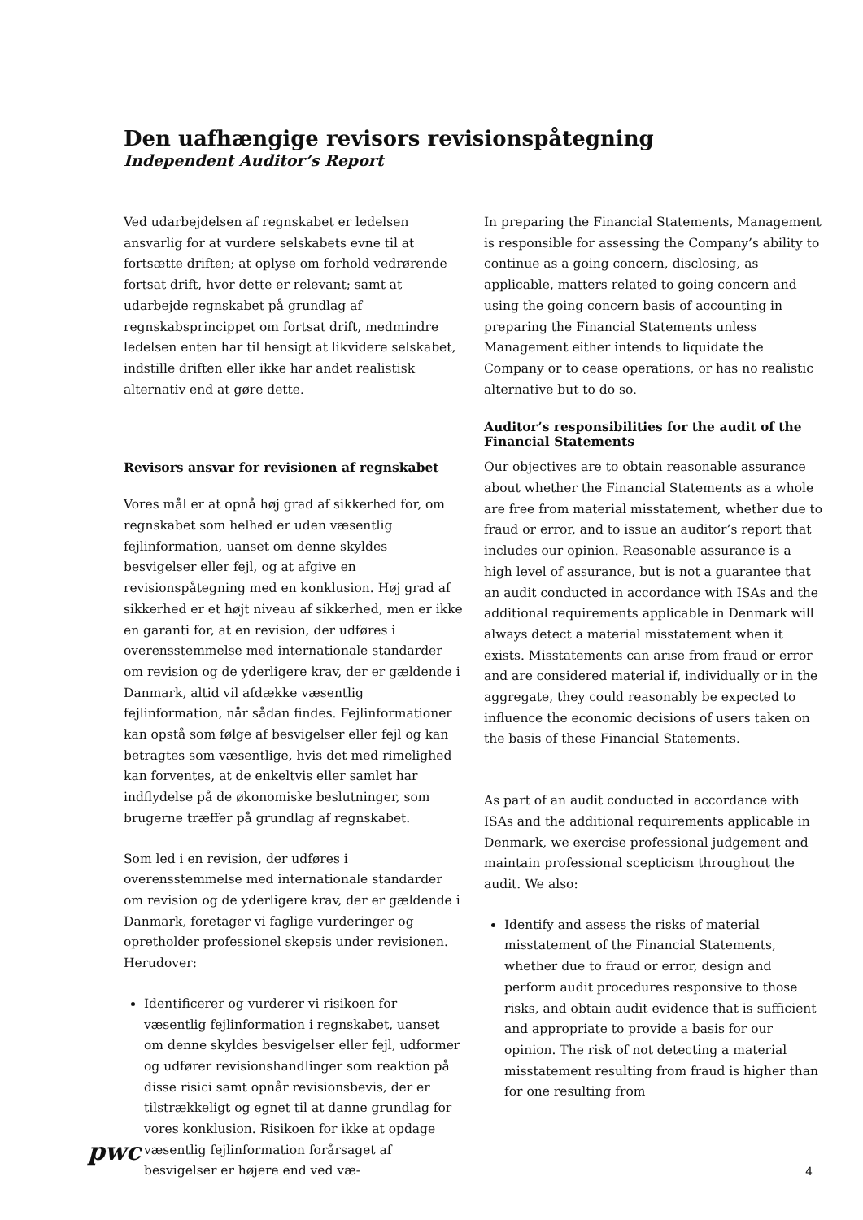Den uafhængige revisors revisionspåtegning
Independent Auditor’s Report
Ved udarbejdelsen af regnskabet er ledelsen ansvarlig for at vurdere selskabets evne til at fortsætte driften; at oplyse om forhold vedrørende fortsat drift, hvor dette er relevant; samt at udarbejde regnskabet på grundlag af regnskabsprincippet om fortsat drift, medmindre ledelsen enten har til hensigt at likvidere selskabet, indstille driften eller ikke har andet realistisk alternativ end at gøre dette.
Revisors ansvar for revisionen af regnskabet
Vores mål er at opnå høj grad af sikkerhed for, om regnskabet som helhed er uden væsentlig fejlinformation, uanset om denne skyldes besvigelser eller fejl, og at afgive en revisionspåtegning med en konklusion. Høj grad af sikkerhed er et højt niveau af sikkerhed, men er ikke en garanti for, at en revision, der udføres i overensstemmelse med internationale standarder om revision og de yderligere krav, der er gældende i Danmark, altid vil afdække væsentlig fejlinformation, når sådan findes. Fejlinformationer kan opstå som følge af besvigelser eller fejl og kan betragtes som væsentlige, hvis det med rimelighed kan forventes, at de enkeltvis eller samlet har indflydelse på de økonomiske beslutninger, som brugerne træffer på grundlag af regnskabet.
Som led i en revision, der udføres i overensstemmelse med internationale standarder om revision og de yderligere krav, der er gældende i Danmark, foretager vi faglige vurderinger og opretholder professionel skepsis under revisionen. Herudover:
Identificerer og vurderer vi risikoen for væsentlig fejlinformation i regnskabet, uanset om denne skyldes besvigelser eller fejl, udformer og udfører revisionshandlinger som reaktion på disse risici samt opnår revisionsbevis, der er tilstrækkeligt og egnet til at danne grundlag for vores konklusion. Risikoen for ikke at opdage væsentlig fejlinformation forårsaget af besvigelser er højere end ved væ-
In preparing the Financial Statements, Management is responsible for assessing the Company’s ability to continue as a going concern, disclosing, as applicable, matters related to going concern and using the going concern basis of accounting in preparing the Financial Statements unless Management either intends to liquidate the Company or to cease operations, or has no realistic alternative but to do so.
Auditor’s responsibilities for the audit of the Financial Statements
Our objectives are to obtain reasonable assurance about whether the Financial Statements as a whole are free from material misstatement, whether due to fraud or error, and to issue an auditor’s report that includes our opinion. Reasonable assurance is a high level of assurance, but is not a guarantee that an audit conducted in accordance with ISAs and the additional requirements applicable in Denmark will always detect a material misstatement when it exists. Misstatements can arise from fraud or error and are considered material if, individually or in the aggregate, they could reasonably be expected to influence the economic decisions of users taken on the basis of these Financial Statements.
As part of an audit conducted in accordance with ISAs and the additional requirements applicable in Denmark, we exercise professional judgement and maintain professional scepticism throughout the audit. We also:
Identify and assess the risks of material misstatement of the Financial Statements, whether due to fraud or error, design and perform audit procedures responsive to those risks, and obtain audit evidence that is sufficient and appropriate to provide a basis for our opinion. The risk of not detecting a material misstatement resulting from fraud is higher than for one resulting from
pwc
4